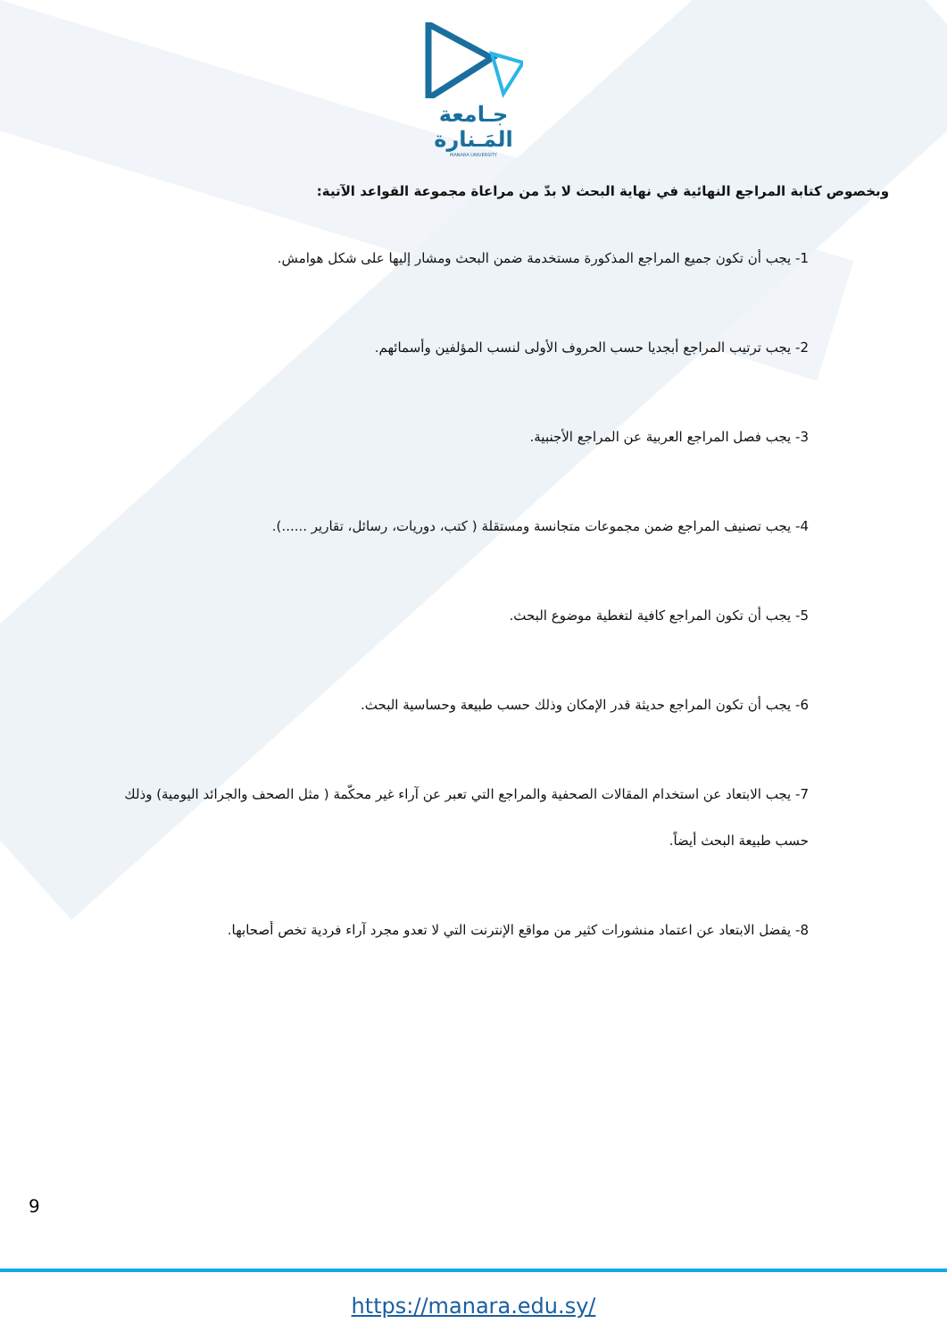جـامعة
المَـنارة
MANARA UNIVERSITY
وبخصوص كتابة المراجع النهائية في نهاية البحث لا بدّ من مراعاة مجموعة القواعد الآتية:
1- يجب أن تكون جميع المراجع المذكورة مستخدمة ضمن البحث ومشار إليها على شكل هوامش.
2- يجب ترتيب المراجع أبجديا حسب الحروف الأولى لنسب المؤلفين وأسمائهم.
3- يجب فصل المراجع العربية عن المراجع الأجنبية.
4- يجب تصنيف المراجع ضمن مجموعات متجانسة ومستقلة ( كتب، دوريات، رسائل، تقارير ......).
5- يجب أن تكون المراجع كافية لتغطية موضوع البحث.
6- يجب أن تكون المراجع حديثة قدر الإمكان وذلك حسب طبيعة وحساسية البحث.
7- يجب الابتعاد عن استخدام المقالات الصحفية والمراجع التي تعبر عن آراء غير محكّمة ( مثل الصحف والجرائد اليومية) وذلك حسب طبيعة البحث أيضاً.
8- يفضل الابتعاد عن اعتماد منشورات كثير من مواقع الإنترنت التي لا تعدو مجرد آراء فردية تخص أصحابها.
9
https://manara.edu.sy/